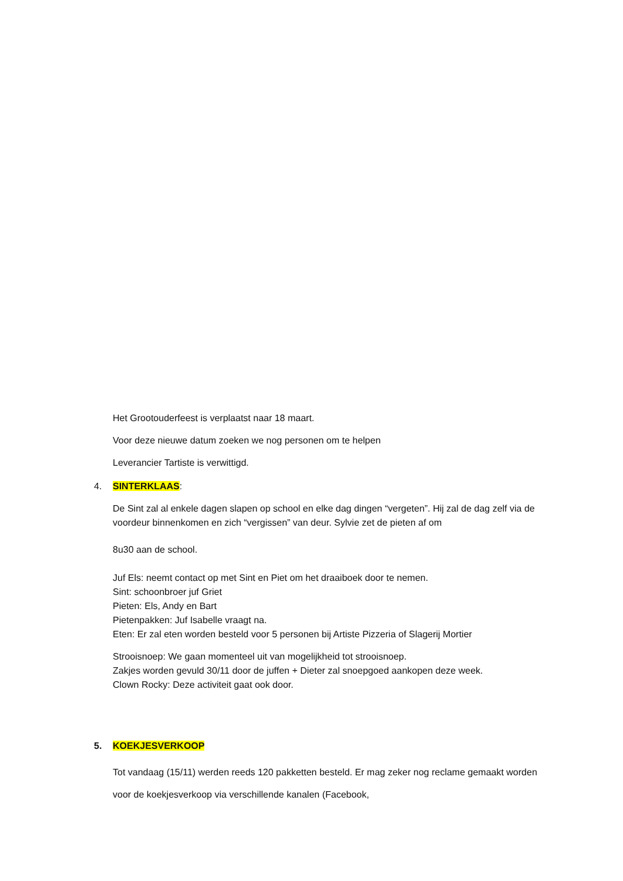Het Grootouderfeest is verplaatst naar 18 maart.
Voor deze nieuwe datum zoeken we nog personen om te helpen
Leverancier Tartiste is verwittigd.
4. SINTERKLAAS:
De Sint zal al enkele dagen slapen op school en elke dag dingen “vergeten”. Hij zal de dag zelf via de voordeur binnenkomen en zich “vergissen” van deur. Sylvie zet de pieten af om
8u30 aan de school.
Juf Els: neemt contact op met Sint en Piet om het draaiboek door te nemen.
Sint: schoonbroer juf Griet
Pieten: Els, Andy en Bart
Pietenpakken: Juf Isabelle vraagt na.
Eten: Er zal eten worden besteld voor 5 personen bij Artiste Pizzeria of Slagerij Mortier
Strooisnoep: We gaan momenteel uit van mogelijkheid tot strooisnoep.
Zakjes worden gevuld 30/11 door de juffen + Dieter zal snoepgoed aankopen deze week.
Clown Rocky: Deze activiteit gaat ook door.
5. KOEKJESVERKOOP
Tot vandaag (15/11) werden reeds 120 pakketten besteld. Er mag zeker nog reclame gemaakt worden voor de koekjesverkoop via verschillende kanalen (Facebook,